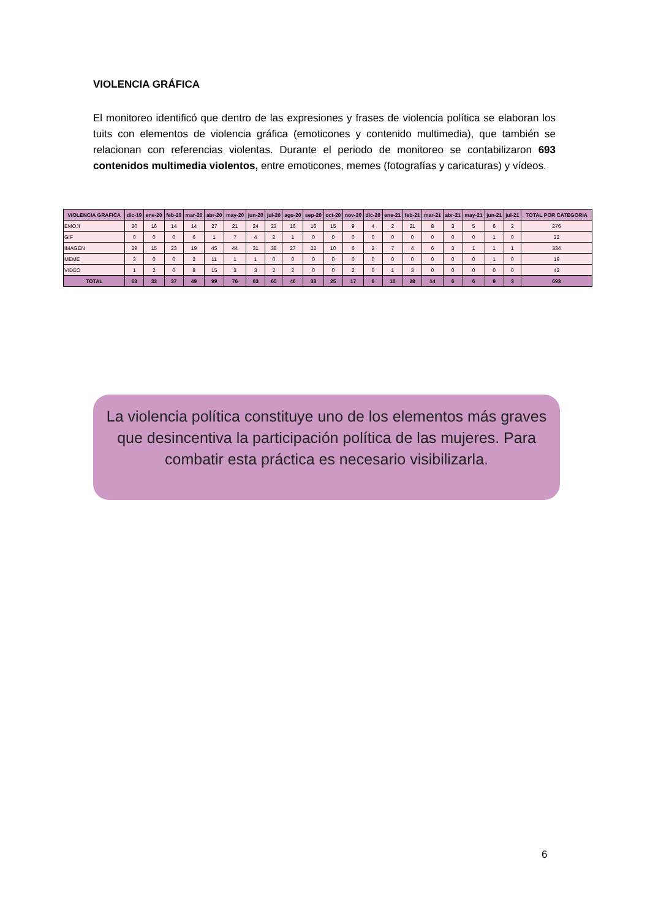VIOLENCIA GRÁFICA
El monitoreo identificó que dentro de las expresiones y frases de violencia política se elaboran los tuits con elementos de violencia gráfica (emoticones y contenido multimedia), que también se relacionan con referencias violentas. Durante el periodo de monitoreo se contabilizaron 693 contenidos multimedia violentos, entre emoticones, memes (fotografías y caricaturas) y vídeos.
| VIOLENCIA GRAFICA | dic-19 | ene-20 | feb-20 | mar-20 | abr-20 | may-20 | jun-20 | jul-20 | ago-20 | sep-20 | oct-20 | nov-20 | dic-20 | ene-21 | feb-21 | mar-21 | abr-21 | may-21 | jun-21 | jul-21 | TOTAL POR CATEGORIA |
| --- | --- | --- | --- | --- | --- | --- | --- | --- | --- | --- | --- | --- | --- | --- | --- | --- | --- | --- | --- | --- | --- |
| EMOJI | 30 | 16 | 14 | 14 | 27 | 21 | 24 | 23 | 16 | 16 | 15 | 9 | 4 | 2 | 21 | 8 | 3 | 5 | 6 | 2 | 276 |
| GIF | 0 | 0 | 0 | 6 | 1 | 7 | 4 | 2 | 1 | 0 | 0 | 0 | 0 | 0 | 0 | 0 | 0 | 0 | 1 | 0 | 22 |
| IMAGEN | 29 | 15 | 23 | 19 | 45 | 44 | 31 | 38 | 27 | 22 | 10 | 6 | 2 | 7 | 4 | 6 | 3 | 1 | 1 | 1 | 334 |
| MEME | 3 | 0 | 0 | 2 | 11 | 1 | 1 | 0 | 0 | 0 | 0 | 0 | 0 | 0 | 0 | 0 | 0 | 0 | 1 | 0 | 19 |
| VIDEO | 1 | 2 | 0 | 8 | 15 | 3 | 3 | 2 | 2 | 0 | 0 | 2 | 0 | 1 | 3 | 0 | 0 | 0 | 0 | 0 | 42 |
| TOTAL | 63 | 33 | 37 | 49 | 99 | 76 | 63 | 65 | 46 | 38 | 25 | 17 | 6 | 10 | 28 | 14 | 6 | 6 | 9 | 3 | 693 |
La violencia política constituye uno de los elementos más graves que desincentiva la participación política de las mujeres. Para combatir esta práctica es necesario visibilizarla.
6